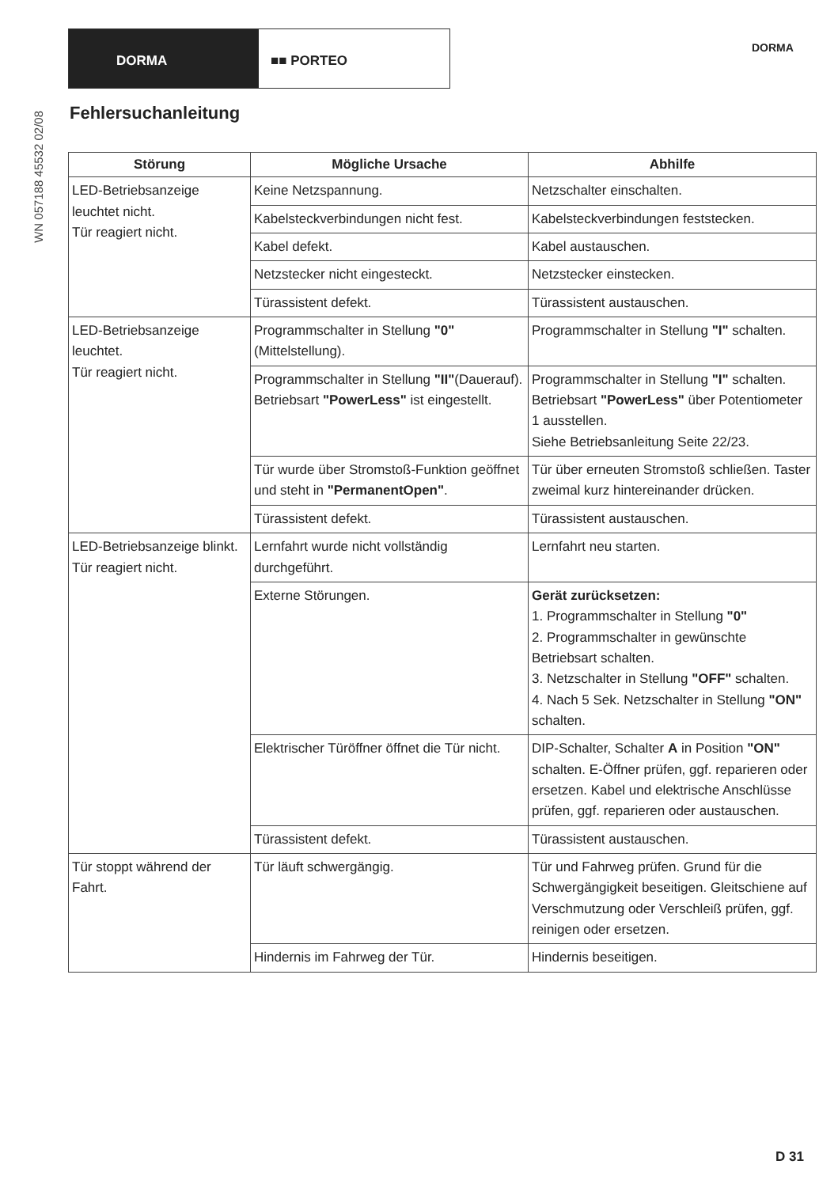DORMA ■■ PORTEO
DORMA
WN 057188 45532 02/08
Fehlersuchanleitung
| Störung | Mögliche Ursache | Abhilfe |
| --- | --- | --- |
| LED-Betriebsanzeige leuchtet nicht. Tür reagiert nicht. | Keine Netzspannung. | Netzschalter einschalten. |
| | Kabelsteckverbindungen nicht fest. | Kabelsteckverbindungen feststecken. |
| | Kabel defekt. | Kabel austauschen. |
| | Netzstecker nicht eingesteckt. | Netzstecker einstecken. |
| | Türassistent defekt. | Türassistent austauschen. |
| LED-Betriebsanzeige leuchtet. Tür reagiert nicht. | Programmschalter in Stellung "0" (Mittelstellung). | Programmschalter in Stellung "I" schalten. |
| | Programmschalter in Stellung "II" (Dauerauf). Betriebsart "PowerLess" ist eingestellt. | Programmschalter in Stellung "I" schalten. Betriebsart "PowerLess" über Potentiometer 1 ausstellen. Siehe Betriebsanleitung Seite 22/23. |
| | Tür wurde über Stromstoß-Funktion geöffnet und steht in "PermanentOpen" . | Tür über erneuten Stromstoß schließen. Taster zweimal kurz hintereinander drücken. |
| | Türassistent defekt. | Türassistent austauschen. |
| LED-Betriebsanzeige blinkt. Tür reagiert nicht. | Lernfahrt wurde nicht vollständig durchgeführt. | Lernfahrt neu starten. |
| | Externe Störungen. | Gerät zurücksetzen: 1. Programmschalter in Stellung "0" 2. Programmschalter in gewünschte Betriebsart schalten. 3. Netzschalter in Stellung "OFF" schalten. 4. Nach 5 Sek. Netzschalter in Stellung "ON" schalten. |
| | Elektrischer Türöffner öffnet die Tür nicht. | DIP-Schalter, Schalter A in Position "ON" schalten. E-Öffner prüfen, ggf. reparieren oder ersetzen. Kabel und elektrische Anschlüsse prüfen, ggf. reparieren oder austauschen. |
| | Türassistent defekt. | Türassistent austauschen. |
| Tür stoppt während der Fahrt. | Tür läuft schwergängig. | Tür und Fahrweg prüfen. Grund für die Schwergängigkeit beseitigen. Gleitschiene auf Verschmutzung oder Verschleiß prüfen, ggf. reinigen oder ersetzen. |
| | Hindernis im Fahrweg der Tür. | Hindernis beseitigen. |
D 31